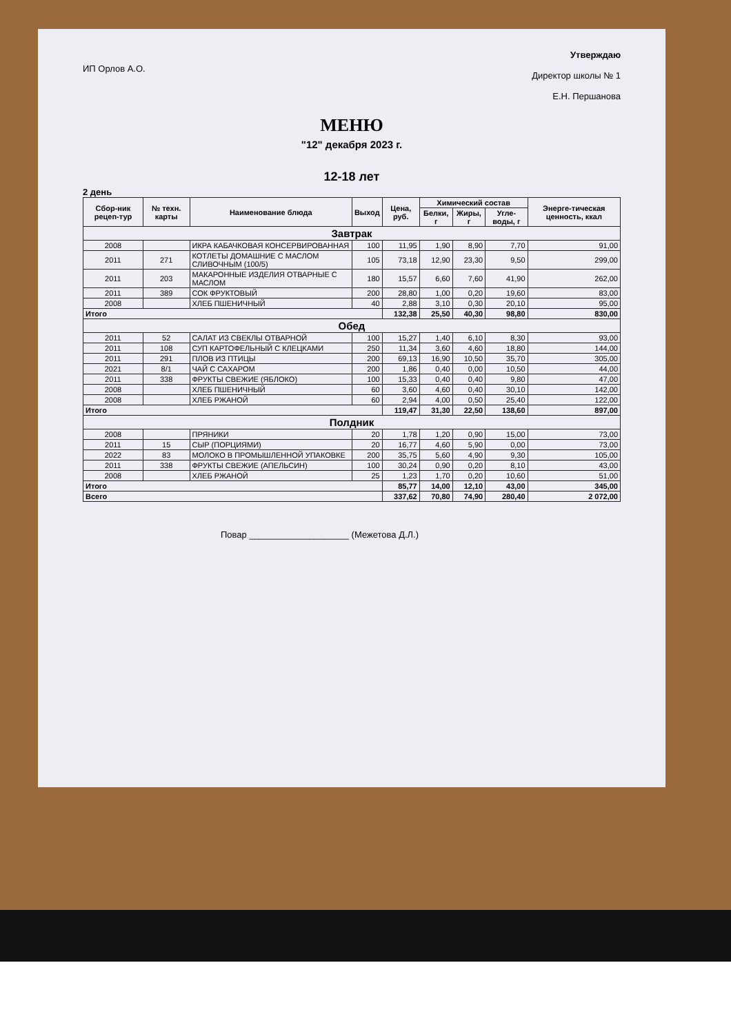ИП Орлов А.О.
Утверждаю
Директор школы № 1
Е.Н. Першанова
МЕНЮ
"12" декабря 2023 г.
12-18 лет
2 день
| Сбор-ник рецеп-тур | № техн. карты | Наименование блюда | Выход | Цена, руб. | Химический состав | | | Энерге-тическая ценность, ккал |
| --- | --- | --- | --- | --- | --- | --- | --- | --- |
| | | | | | Белки, г | Жиры, г | Угле-воды, г | |
| Завтрак | | | | | | | | |
| 2008 | | ИКРА КАБАЧКОВАЯ КОНСЕРВИРОВАННАЯ | 100 | 11,95 | 1,90 | 8,90 | 7,70 | 91,00 |
| 2011 | 271 | КОТЛЕТЫ ДОМАШНИЕ С МАСЛОМ СЛИВОЧНЫМ (100/5) | 105 | 73,18 | 12,90 | 23,30 | 9,50 | 299,00 |
| 2011 | 203 | МАКАРОННЫЕ ИЗДЕЛИЯ ОТВАРНЫЕ С МАСЛОМ | 180 | 15,57 | 6,60 | 7,60 | 41,90 | 262,00 |
| 2011 | 389 | СОК ФРУКТОВЫЙ | 200 | 28,80 | 1,00 | 0,20 | 19,60 | 83,00 |
| 2008 | | ХЛЕБ ПШЕНИЧНЫЙ | 40 | 2,88 | 3,10 | 0,30 | 20,10 | 95,00 |
| Итого | | | | 132,38 | 25,50 | 40,30 | 98,80 | 830,00 |
| Обед | | | | | | | | |
| 2011 | 52 | САЛАТ ИЗ СВЕКЛЫ ОТВАРНОЙ | 100 | 15,27 | 1,40 | 6,10 | 8,30 | 93,00 |
| 2011 | 108 | СУП КАРТОФЕЛЬНЫЙ С КЛЕЦКАМИ | 250 | 11,34 | 3,60 | 4,60 | 18,80 | 144,00 |
| 2011 | 291 | ПЛОВ ИЗ ПТИЦЫ | 200 | 69,13 | 16,90 | 10,50 | 35,70 | 305,00 |
| 2021 | 8/1 | ЧАЙ С САХАРОМ | 200 | 1,86 | 0,40 | 0,00 | 10,50 | 44,00 |
| 2011 | 338 | ФРУКТЫ СВЕЖИЕ (ЯБЛОКО) | 100 | 15,33 | 0,40 | 0,40 | 9,80 | 47,00 |
| 2008 | | ХЛЕБ ПШЕНИЧНЫЙ | 60 | 3,60 | 4,60 | 0,40 | 30,10 | 142,00 |
| 2008 | | ХЛЕБ РЖАНОЙ | 60 | 2,94 | 4,00 | 0,50 | 25,40 | 122,00 |
| Итого | | | | 119,47 | 31,30 | 22,50 | 138,60 | 897,00 |
| Полдник | | | | | | | | |
| 2008 | | ПРЯНИКИ | 20 | 1,78 | 1,20 | 0,90 | 15,00 | 73,00 |
| 2011 | 15 | СЫР (ПОРЦИЯМИ) | 20 | 16,77 | 4,60 | 5,90 | 0,00 | 73,00 |
| 2022 | 83 | МОЛОКО В ПРОМЫШЛЕННОЙ УПАКОВКЕ | 200 | 35,75 | 5,60 | 4,90 | 9,30 | 105,00 |
| 2011 | 338 | ФРУКТЫ СВЕЖИЕ (АПЕЛЬСИН) | 100 | 30,24 | 0,90 | 0,20 | 8,10 | 43,00 |
| 2008 | | ХЛЕБ РЖАНОЙ | 25 | 1,23 | 1,70 | 0,20 | 10,60 | 51,00 |
| Итого | | | | 85,77 | 14,00 | 12,10 | 43,00 | 345,00 |
| Всего | | | | 337,62 | 70,80 | 74,90 | 280,40 | 2 072,00 |
Повар ____________________ (Межетова Д.Л.)